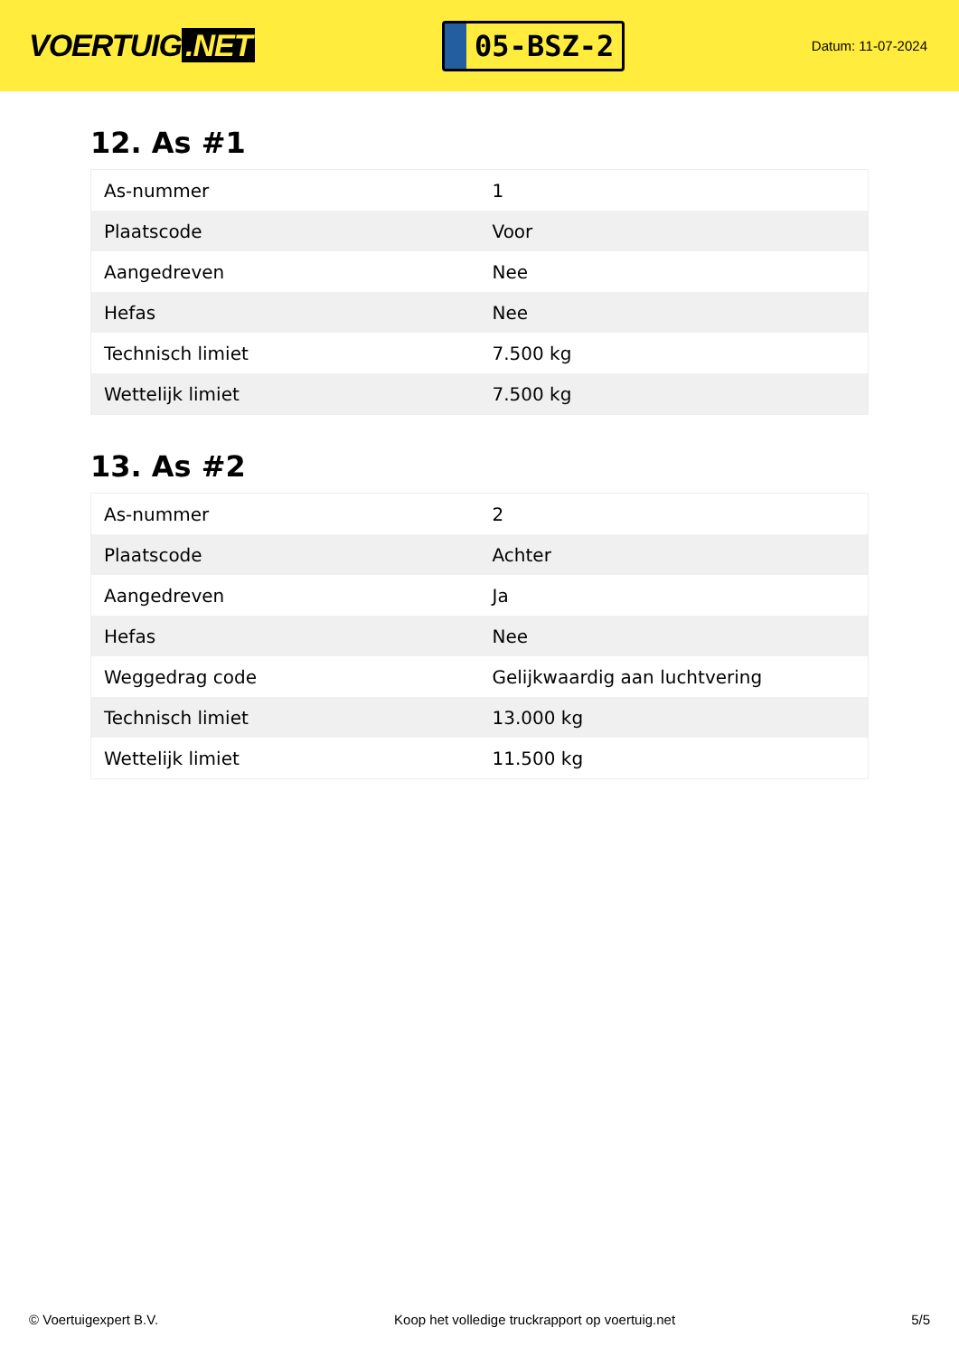VOERTUIG.NET
05-BSZ-2
Datum: 11-07-2024
12. As #1
| As-nummer | 1 |
| Plaatscode | Voor |
| Aangedreven | Nee |
| Hefas | Nee |
| Technisch limiet | 7.500 kg |
| Wettelijk limiet | 7.500 kg |
13. As #2
| As-nummer | 2 |
| Plaatscode | Achter |
| Aangedreven | Ja |
| Hefas | Nee |
| Weggedrag code | Gelijkwaardig aan luchtvering |
| Technisch limiet | 13.000 kg |
| Wettelijk limiet | 11.500 kg |
© Voertuigexpert B.V. Koop het volledige truckrapport op voertuig.net 5/5